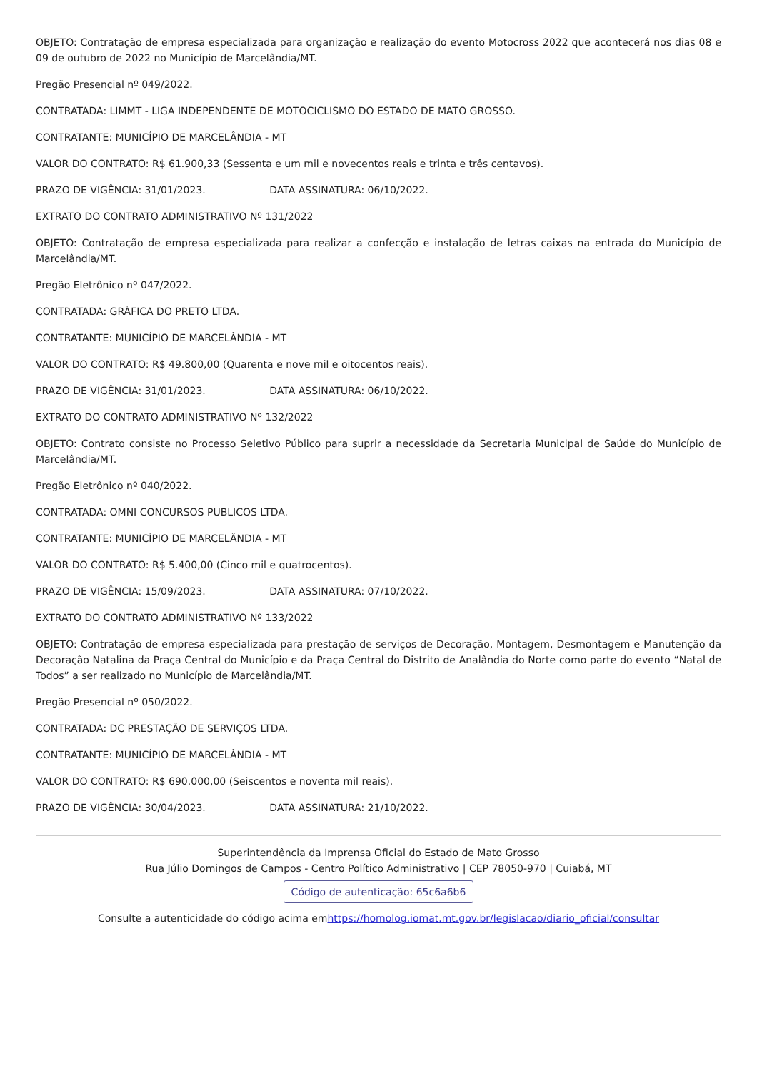OBJETO: Contratação de empresa especializada para organização e realização do evento Motocross 2022 que acontecerá nos dias 08 e 09 de outubro de 2022 no Município de Marcelândia/MT.
Pregão Presencial nº 049/2022.
CONTRATADA: LIMMT - LIGA INDEPENDENTE DE MOTOCICLISMO DO ESTADO DE MATO GROSSO.
CONTRATANTE: MUNICÍPIO DE MARCELÂNDIA - MT
VALOR DO CONTRATO: R$ 61.900,33 (Sessenta e um mil e novecentos reais e trinta e três centavos).
PRAZO DE VIGÊNCIA: 31/01/2023. DATA ASSINATURA: 06/10/2022.
EXTRATO DO CONTRATO ADMINISTRATIVO Nº 131/2022
OBJETO: Contratação de empresa especializada para realizar a confecção e instalação de letras caixas na entrada do Município de Marcelândia/MT.
Pregão Eletrônico nº 047/2022.
CONTRATADA: GRÁFICA DO PRETO LTDA.
CONTRATANTE: MUNICÍPIO DE MARCELÂNDIA - MT
VALOR DO CONTRATO: R$ 49.800,00 (Quarenta e nove mil e oitocentos reais).
PRAZO DE VIGÊNCIA: 31/01/2023. DATA ASSINATURA: 06/10/2022.
EXTRATO DO CONTRATO ADMINISTRATIVO Nº 132/2022
OBJETO: Contrato consiste no Processo Seletivo Público para suprir a necessidade da Secretaria Municipal de Saúde do Município de Marcelândia/MT.
Pregão Eletrônico nº 040/2022.
CONTRATADA: OMNI CONCURSOS PUBLICOS LTDA.
CONTRATANTE: MUNICÍPIO DE MARCELÂNDIA - MT
VALOR DO CONTRATO: R$ 5.400,00 (Cinco mil e quatrocentos).
PRAZO DE VIGÊNCIA: 15/09/2023. DATA ASSINATURA: 07/10/2022.
EXTRATO DO CONTRATO ADMINISTRATIVO Nº 133/2022
OBJETO: Contratação de empresa especializada para prestação de serviços de Decoração, Montagem, Desmontagem e Manutenção da Decoração Natalina da Praça Central do Município e da Praça Central do Distrito de Analândia do Norte como parte do evento “Natal de Todos” a ser realizado no Município de Marcelândia/MT.
Pregão Presencial nº 050/2022.
CONTRATADA: DC PRESTAÇÃO DE SERVIÇOS LTDA.
CONTRATANTE: MUNICÍPIO DE MARCELÂNDIA - MT
VALOR DO CONTRATO: R$ 690.000,00 (Seiscentos e noventa mil reais).
PRAZO DE VIGÊNCIA: 30/04/2023. DATA ASSINATURA: 21/10/2022.
Superintendência da Imprensa Oficial do Estado de Mato Grosso
Rua Júlio Domingos de Campos - Centro Político Administrativo | CEP 78050-970 | Cuiabá, MT
Código de autenticação: 65c6a6b6
Consulte a autenticidade do código acima emhttps://homolog.iomat.mt.gov.br/legislacao/diario_oficial/consultar